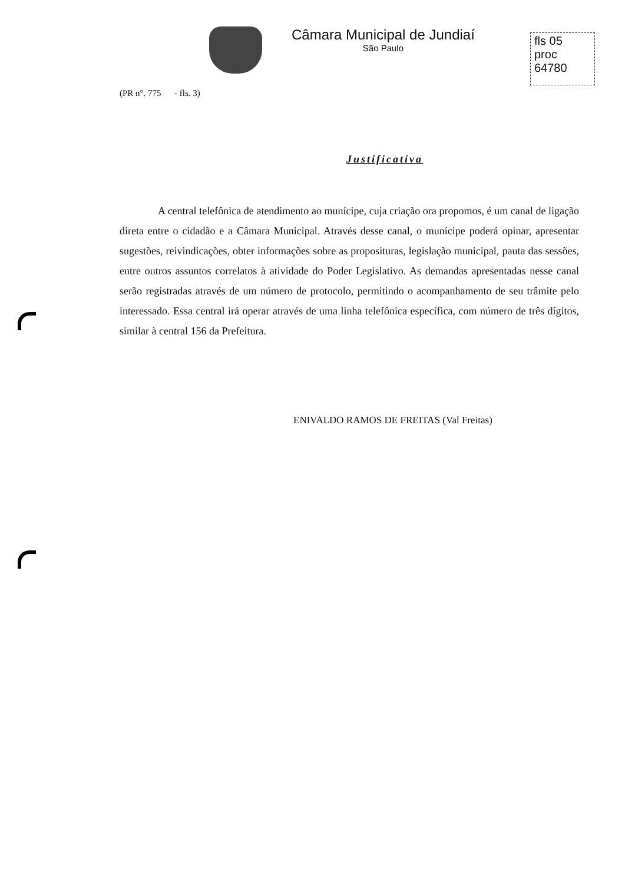Câmara Municipal de Jundiaí
São Paulo
fls 05
proc 64780
(PR n°. 775 - fls. 3)
Justificativa
A central telefônica de atendimento ao munícipe, cuja criação ora propomos, é um canal de ligação direta entre o cidadão e a Câmara Municipal. Através desse canal, o munícipe poderá opinar, apresentar sugestões, reivindicações, obter informações sobre as proposituras, legislação municipal, pauta das sessões, entre outros assuntos correlatos à atividade do Poder Legislativo. As demandas apresentadas nesse canal serão registradas através de um número de protocolo, permitindo o acompanhamento de seu trâmite pelo interessado. Essa central irá operar através de uma linha telefônica específica, com número de três dígitos, similar à central 156 da Prefeitura.
ENIVALDO RAMOS DE FREITAS (Val Freitas)